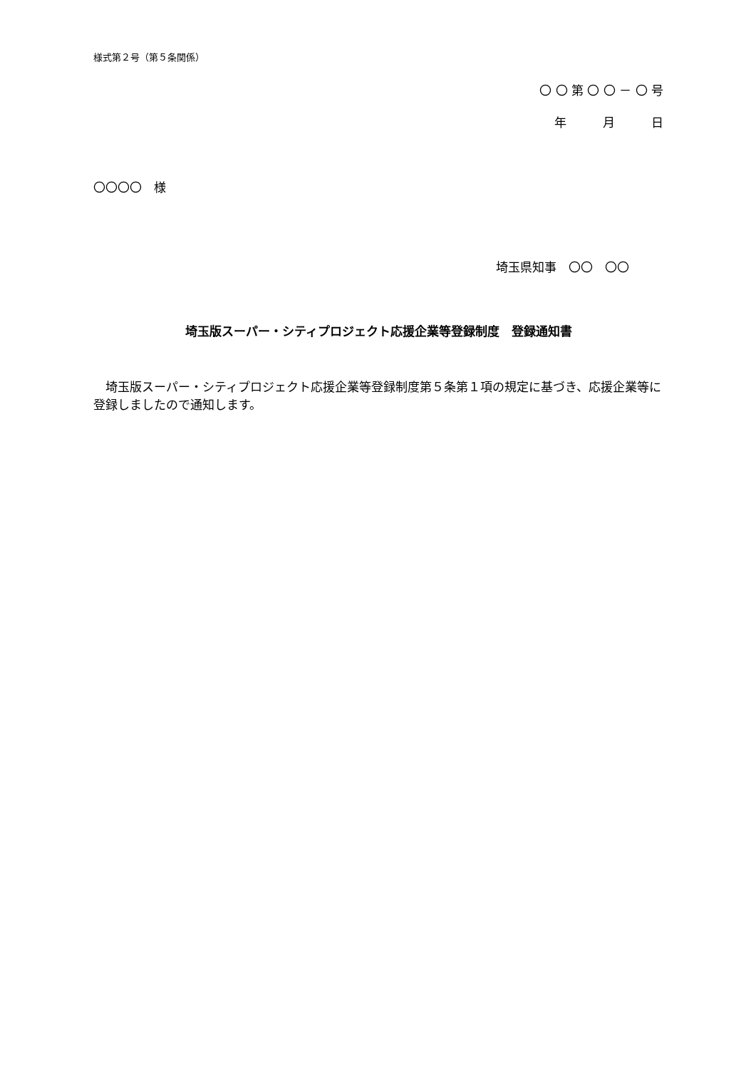様式第２号（第５条関係）
〇 〇 第 〇 〇 － 〇 号
年　　　月　　　日
〇〇〇〇　様
埼玉県知事　〇〇　〇〇
埼玉版スーパー・シティプロジェクト応援企業等登録制度　登録通知書
　埼玉版スーパー・シティプロジェクト応援企業等登録制度第５条第１項の規定に基づき、応援企業等に登録しましたので通知します。